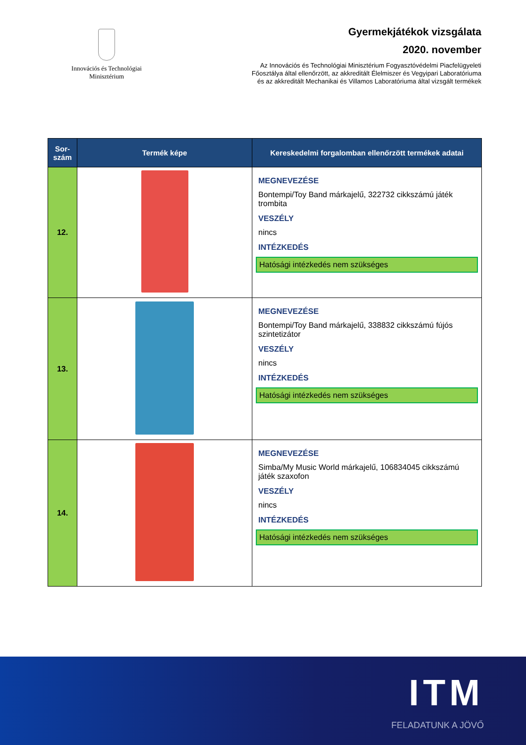Innovációs és Technológiai
Minisztérium
Gyermekjátékok vizsgálata
2020. november
Az Innovációs és Technológiai Minisztérium Fogyasztóvédelmi Piacfelügyeleti
Főosztálya által ellenőrzött, az akkreditált Élelmiszer és Vegyipari Laboratóriuma
és az akkreditált Mechanikai és Villamos Laboratóriuma által vizsgált termékek
| Sor- szám | Termék képe | Kereskedelmi forgalomban ellenőrzött termékek adatai |
| --- | --- | --- |
| 12. | | MEGNEVEZÉSE Bontempi/Toy Band márkajelű, 322732 cikkszámú játék trombita VESZÉLY nincs INTÉZKEDÉS Hatósági intézkedés nem szükséges |
| 13. | | MEGNEVEZÉSE Bontempi/Toy Band márkajelű, 338832 cikkszámú fújós szintetizátor VESZÉLY nincs INTÉZKEDÉS Hatósági intézkedés nem szükséges |
| 14. | | MEGNEVEZÉSE Simba/My Music World márkajelű, 106834045 cikkszámú játék szaxofon VESZÉLY nincs INTÉZKEDÉS Hatósági intézkedés nem szükséges |
ITM
FELADATUNK A JÖVŐ